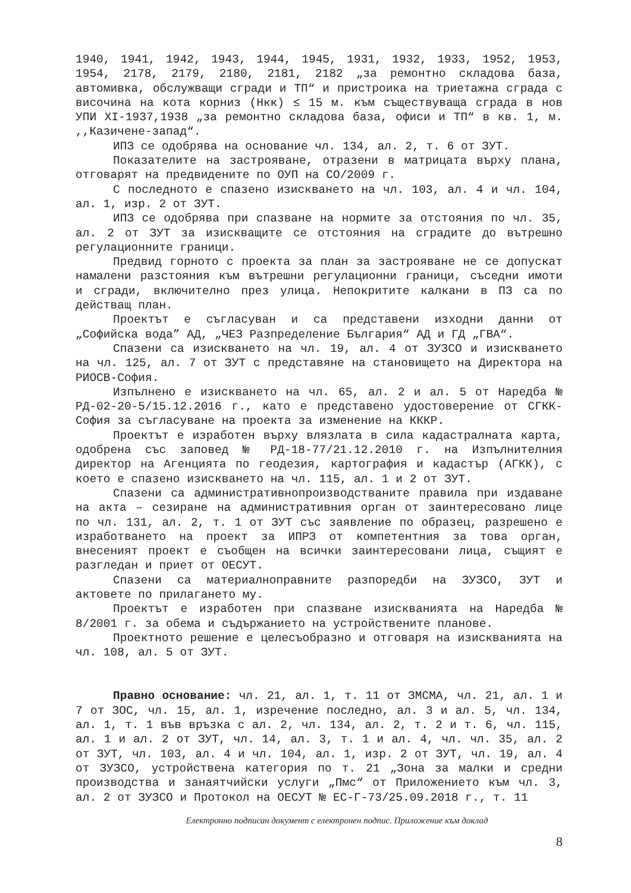1940, 1941, 1942, 1943, 1944, 1945, 1931, 1932, 1933, 1952, 1953, 1954, 2178, 2179, 2180, 2181, 2182 „за ремонтно складова база, автомивка, обслужващи сгради и ТП“ и пристроика на триетажна сграда с височина на кота корниз (Нкк) ≤ 15 м. към съществуваща сграда в нов УПИ XI-1937,1938 „за ремонтно складова база, офиси и ТП“ в кв. 1, м. ,,Казичене-запад“.
ИПЗ се одобрява на основание чл. 134, ал. 2, т. 6 от ЗУТ.
Показателите на застрояване, отразени в матрицата върху плана, отговарят на предвидените по ОУП на СО/2009 г.
С последното е спазено изискването на чл. 103, ал. 4 и чл. 104, ал. 1, изр. 2 от ЗУТ.
ИПЗ се одобрява при спазване на нормите за отстояния по чл. 35, ал. 2 от ЗУТ за изискващите се отстояния на сградите до вътрешно регулационните граници.
Предвид горното с проекта за план за застрояване не се допускат намалени разстояния към вътрешни регулационни граници, съседни имоти и сгради, включително през улица. Непокритите калкани в ПЗ са по действащ план.
Проектът е съгласуван и са представени изходни данни от „Софийска вода” АД, „ЧЕЗ Разпределение България“ АД и ГД „ГВА“.
Спазени са изискването на чл. 19, ал. 4 от ЗУЗСО и изискването на чл. 125, ал. 7 от ЗУТ с представяне на становището на Директора на РИОСВ-София.
Изпълнено е изискването на чл. 65, ал. 2 и ал. 5 от Наредба № РД-02-20-5/15.12.2016 г., като е представено удостоверение от СГКК-София за съгласуване на проекта за изменение на КККР.
Проектът е изработен върху влязлата в сила кадастралната карта, одобрена със заповед № РД-18-77/21.12.2010 г. на Изпълнителния директор на Агенцията по геодезия, картография и кадастър (АГКК), с което е спазено изискването на чл. 115, ал. 1 и 2 от ЗУТ.
Спазени са административнопроизводстваните правила при издаване на акта – сезиране на административния орган от заинтересовано лице по чл. 131, ал. 2, т. 1 от ЗУТ със заявление по образец, разрешено е изработването на проект за ИПРЗ от компетентния за това орган, внесеният проект е съобщен на всички заинтересовани лица, същият е разгледан и приет от ОЕСУТ.
Спазени са материалноправните разпоредби на ЗУЗСО, ЗУТ и актовете по прилагането му.
Проектът е изработен при спазване изискванията на Наредба № 8/2001 г. за обема и съдържанието на устройствените планове.
Проектното решение е целесъобразно и отговаря на изискванията на чл. 108, ал. 5 от ЗУТ.
Правно основание: чл. 21, ал. 1, т. 11 от ЗМСМА, чл. 21, ал. 1 и 7 от ЗОС, чл. 15, ал. 1, изречение последно, ал. 3 и ал. 5, чл. 134, ал. 1, т. 1 във връзка с ал. 2, чл. 134, ал. 2, т. 2 и т. 6, чл. 115, ал. 1 и ал. 2 от ЗУТ, чл. 14, ал. 3, т. 1 и ал. 4, чл. чл. 35, ал. 2 от ЗУТ, чл. 103, ал. 4 и чл. 104, ал. 1, изр. 2 от ЗУТ, чл. 19, ал. 4 от ЗУЗСО, устройствена категория по т. 21 „Зона за малки и средни производства и занаятчийски услуги „Пмс“ от Приложението към чл. 3, ал. 2 от ЗУЗСО и Протокол на ОЕСУТ № ЕС-Г-73/25.09.2018 г., т. 11
Електронно подписан документ с електронен подпис. Приложение към доклад
8